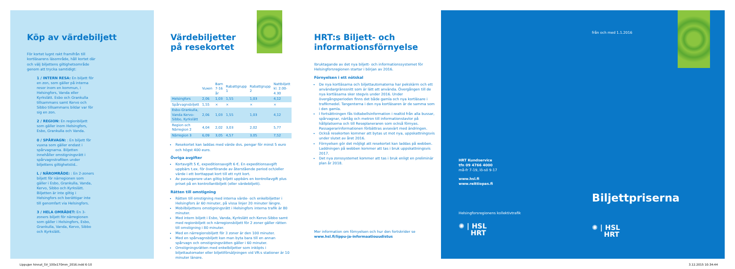Köp av värdebiljett
För kortet lugnt rakt framifrån till kortläsarens läsområde, håll kortet där och välj biljettens giltighets­område genom att trycka samtidigt:
1 / INTERN RESA: En biljett för en zon, som gäller på interna resor inom en kommun, i Helsingfors, Vanda eller Kyrkslätt. Esbo och Grankulla tillsammans samt Kervo och Sibbo tillsammans bildar var för sig en zon.
2 / REGION: En regionbiljett som gäller inom Helsingfors, Esbo, Grankulla och Vanda.
0 / SPÅRVAGN: : En biljett för vuxna som gäller endast i spårvagnarna. Biljetten innehåller omstigningsrätt i spårvagnstrafiken under biljettens giltighetstid..
L / NÄROMRÅDE: : En 2-zoners biljett för närregionen som gäller i Esbo, Grankulla, Vanda, Kervo, Sibbo och Kyrkslätt. Biljetten är inte giltig i Helsingfors och berättigar inte till genomfart via Helsingfors.
3 / HELA OMRÅDET: En 3-zoners biljett för närregionen som gäller i Helsingfors, Esbo, Grankulla, Vanda, Kervo, Sibbo och Kyrkslätt.
Värdebiljetter
på resekortet
| | Vuxen | Barn 7-16 år | Rabattgrupp 1 | Rabattgrupp 2 | Nattbiljett kl. 2.00-4.30 |
| --- | --- | --- | --- | --- | --- |
| Helsingfors | 2,06 | 1,03 | 1,55 | 1,03 | 4,12 |
| Spårvagnsbiljett | 1,55 | × | × | × | × |
| Esbo-Grankulla, Vanda Kervo-Sibbo, Kyrkslätt | 2,06 | 1,03 | 1,55 | 1,03 | 4,12 |
| Region och Närregion 2 | 4,04 | 2,02 | 3,03 | 2,02 | 5,77 |
| Närregion 3 | 6,09 | 3,05 | 4,57 | 3,05 | 7,52 |
Resekortet kan laddas med värde dvs. pengar för minst 5 euro och högst 400 euro.
Övriga avgifter
Kortavgift 5 €, expeditionsavgift 6 €. En expeditionsavgift uppbärs t.ex. för överförande av återstående period och/eller värde i ett borttappat kort till ett nytt kort.
Av passagerare utan giltig biljett uppbärs en kontrollavgift plus priset på en kontrollantbiljett (eller värdebiljett).
Rätten till omstigning
Rätten till omstigning med interna värde- och enkelbiljetter i Helsingfors är 60 minuter, på vissa linjer 20 minuter längre.
Mobilbiljettens omstigningsrätt i Helsingfors interna trafik är 80 minuter.
Med intern biljett i Esbo, Vanda, Kyrkslätt och Kervo-Sibbo samt med regionbiljett och närregionsbiljett för 2 zoner gäller rätten till omstigning i 80 minuter.
Med en närregionsbiljett för 3 zoner är den 100 minuter.
Med en spårvagnsbiljett kan man byta bara till en annan spårvagn och omstigningsrätten gäller i 60 minuter.
Omstigningsrätten med enkelbiljetter som inköpts i biljettautomater eller biljettförsäljningen vid VR:s stationer är 10 minuter längre.
HRT:s Biljett- och informationsförnyelse
Ibruktagande av det nya biljett- och informationssystemet för Helsingforsregionen startar i början av 2016.
Förnyelsen i ett nötskal
De nya kortläsarna och biljettautomaterna har pekskärm och ett användargränssnitt som är lätt att använda. Övergången till de nya kortläsarna sker stegvis under 2016. Under övergångsperioden finns det både gamla och nya kortläsare i trafikmedel. Tangenterna i den nya kortläsaren är de samma som i den gamla.
I fortsättningen fås tidtabellsinformation i realtid från alla bussar, spårvagnar, närtåg och metron till informationstavlor på hållplatserna och till Reseplaneraren som också förnyas. Passagerarinformationen förbättras avsevärt med ändringen.
Också resekorten kommer att bytas ut mot nya, uppskattningsvis under slutet av året 2016.
Förnyelsen gör det möjligt att resekortet kan laddas på webben. Laddningen på webben kommer att tas i bruk uppskattningsvis 2017.
Det nya zonssystemet kommer att tas i bruk enligt en preliminär plan år 2018.
Mer information om förnyelsen och hur den fortskrider se www.hsl.fi/lippu-ja-informaatiouudistus
HRT Kundservice
tfn 09 4766 4000
må-fr 7-19, lö-sö 9-17
www.hsl.fi
www.reittiopas.fi
Helsingforsregionens kollektivtrafik
✺ | HSL
HRT
från och med 1.1.2016
Biljettpriserna
✺ | HSL
HRT
Lippujen hinnat_SV_100x170mm_2016.indd 6-10
3.12.2015 10:34:44